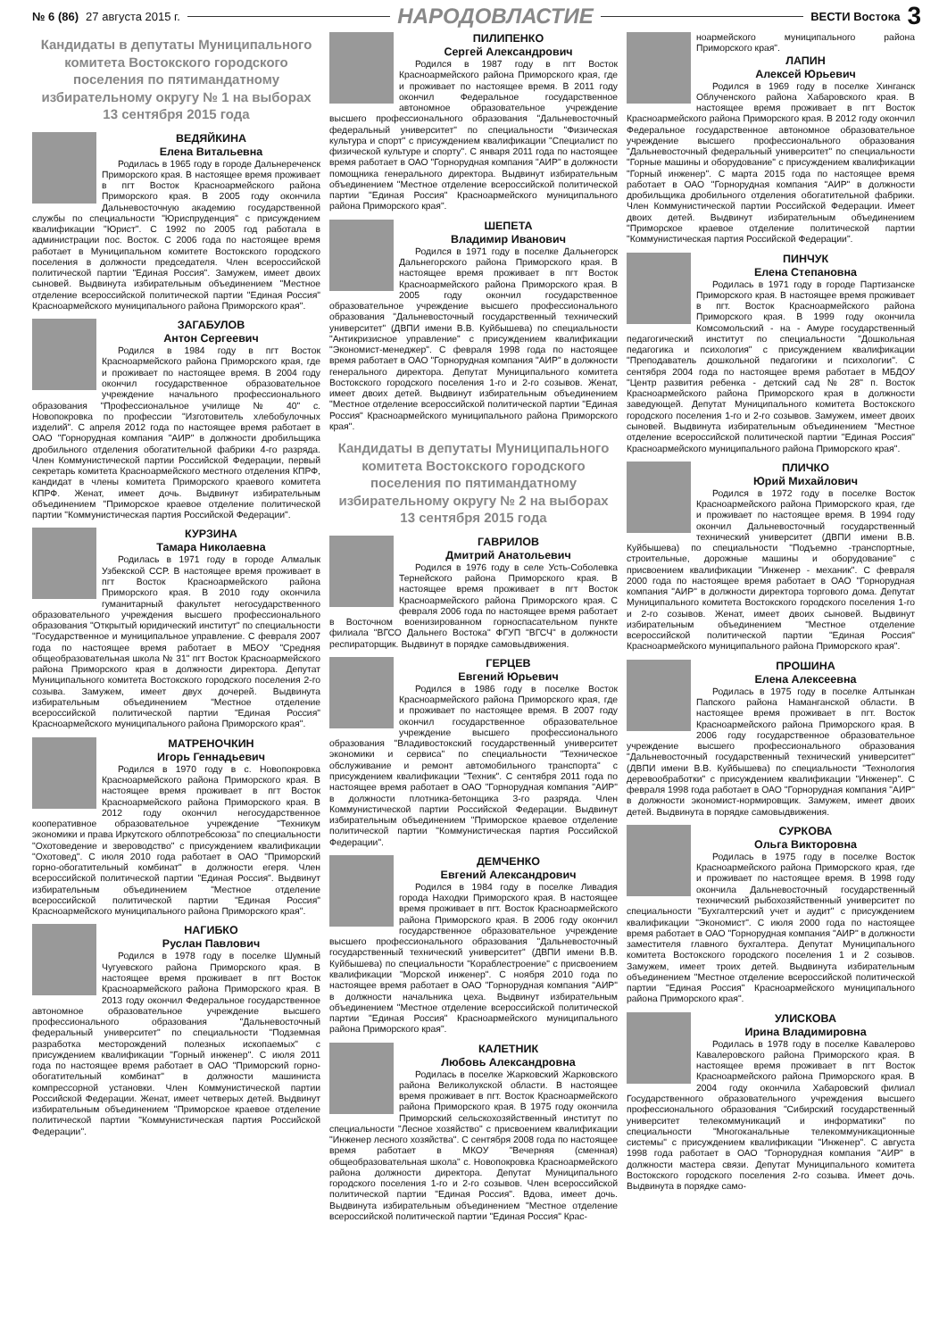№ 6 (86) 27 августа 2015 г.
НАРОДОВЛАСТИЕ
ВЕСТИ Востока 3
Кандидаты в депутаты Муниципального комитета Востокского городского поселения по пятимандатному избирательному округу № 1 на выборах 13 сентября 2015 года
ВЕДЯЙКИНА
Елена Витальевна
Родилась в 1965 году в городе Дальнереченск Приморского края. В настоящее время проживает в пгт Восток Красноармейского района Приморского края. В 2005 году окончила Дальневосточную академию государственной службы по специальности "Юриспруденция" с присуждением квалификации "Юрист". С 1992 по 2005 год работала в администрации пос. Восток. С 2006 года по настоящее время работает в Муниципальном комитете Востокского городского поселения в должности председателя. Член всероссийской политической партии "Единая Россия". Замужем, имеет двоих сыновей. Выдвинута избирательным объединением "Местное отделение всероссийской политической партии "Единая Россия" Красноармейского муниципального района Приморского края".
ЗАГАБУЛОВ
Антон Сергеевич
Родился в 1984 году в пгт Восток Красноармейского района Приморского края, где и проживает по настоящее время. В 2004 году окончил государственное образовательное учреждение начального профессионального образования "Профессиональное училище № 40" с. Новопокровка по профессии "Изготовитель хлебобулочных изделий". С апреля 2012 года по настоящее время работает в ОАО "Горнорудная компания "АИР" в должности дробильщика дробильного отделения обогатительной фабрики 4-го разряда. Член Коммунистической партии Российской Федерации, первый секретарь комитета Красноармейского местного отделения КПРФ, кандидат в члены комитета Приморского краевого комитета КПРФ. Женат, имеет дочь. Выдвинут избирательным объединением "Приморское краевое отделение политической партии "Коммунистическая партия Российской Федерации".
КУРЗИНА
Тамара Николаевна
Родилась в 1971 году в городе Алмалык Узбекской ССР. В настоящее время проживает в пгт Восток Красноармейского района Приморского края. В 2010 году окончила гуманитарный факультет негосударственного образовательного учреждения высшего профессионального образования "Открытый юридический институт" по специальности "Государственное и муниципальное управление. С февраля 2007 года по настоящее время работает в МБОУ "Средняя общеобразовательная школа № 31" пгт Восток Красноармейского района Приморского края в должности директора. Депутат Муниципального комитета Востокского городского поселения 2-го созыва. Замужем, имеет двух дочерей. Выдвинута избирательным объединением "Местное отделение всероссийской политической партии "Единая Россия" Красноармейского муниципального района Приморского края".
МАТРЕНОЧКИН
Игорь Геннадьевич
Родился в 1970 году в с. Новопокровка Красноармейского района Приморского края. В настоящее время проживает в пгт Восток Красноармейского района Приморского края. В 2012 году окончил негосударственное кооперативное образовательное учреждение "Техникум экономики и права Иркутского облпотребсоюза" по специальности "Охотоведение и звероводство" с присуждением квалификации "Охотовед". С июля 2010 года работает в ОАО "Приморский горно-обогатительный комбинат" в должности егеря. Член всероссийской политической партии "Единая Россия". Выдвинут избирательным объединением "Местное отделение всероссийской политической партии "Единая Россия" Красноармейского муниципального района Приморского края".
НАГИБКО
Руслан Павлович
Родился в 1978 году в поселке Шумный Чугуевского района Приморского края. В настоящее время проживает в пгт Восток Красноармейского района Приморского края. В 2013 году окончил Федеральное государственное автономное образовательное учреждение высшего профессионального образования "Дальневосточный федеральный университет" по специальности "Подземная разработка месторождений полезных ископаемых" с присуждением квалификации "Горный инженер". С июля 2011 года по настоящее время работает в ОАО "Приморский горно-обогатительный комбинат" в должности машиниста компрессорной установки. Член Коммунистической партии Российской Федерации. Женат, имеет четверых детей. Выдвинут избирательным объединением "Приморское краевое отделение политической партии "Коммунистическая партия Российской Федерации".
ПИЛИПЕНКО
Сергей Александрович
Родился в 1987 году в пгт Восток Красноармейского района Приморского края, где и проживает по настоящее время. В 2011 году окончил Федеральное государственное автономное образовательное учреждение высшего профессионального образования "Дальневосточный федеральный университет" по специальности "Физическая культура и спорт" с присуждением квалификации "Специалист по физической культуре и спорту". С января 2011 года по настоящее время работает в ОАО "Горнорудная компания "АИР" в должности помощника генерального директора. Выдвинут избирательным объединением "Местное отделение всероссийской политической партии "Единая Россия" Красноармейского муниципального района Приморского края".
ШЕПЕТА
Владимир Иванович
Родился в 1971 году в поселке Дальнегорск Дальнегорского района Приморского края. В настоящее время проживает в пгт Восток Красноармейского района Приморского края. В 2005 году окончил государственное образовательное учреждение высшего профессионального образования "Дальневосточный государственный технический университет" (ДВПИ имени В.В. Куйбышева) по специальности "Антикризисное управление" с присуждением квалификации "Экономист-менеджер". С февраля 1998 года по настоящее время работает в ОАО "Горнорудная компания "АИР" в должности генерального директора. Депутат Муниципального комитета Востокского городского поселения 1-го и 2-го созывов. Женат, имеет двоих детей. Выдвинут избирательным объединением "Местное отделение всероссийской политической партии "Единая Россия" Красноармейского муниципального района Приморского края".
Кандидаты в депутаты Муниципального комитета Востокского городского поселения по пятимандатному избирательному округу № 2 на выборах 13 сентября 2015 года
ГАВРИЛОВ
Дмитрий Анатольевич
Родился в 1976 году в селе Усть-Соболевка Тернейского района Приморского края. В настоящее время проживает в пгт Восток Красноармейского района Приморского края. С февраля 2006 года по настоящее время работает в Восточном военизированном горноспасательном пункте филиала "ВГСО Дальнего Востока" ФГУП "ВГСЧ" в должности респираторщик. Выдвинут в порядке самовыдвижения.
ГЕРЦЕВ
Евгений Юрьевич
Родился в 1986 году в поселке Восток Красноармейского района Приморского края, где и проживает по настоящее время. В 2007 году окончил государственное образовательное учреждение высшего профессионального образования "Владивостокский государственный университет экономики и сервиса" по специальности "Техническое обслуживание и ремонт автомобильного транспорта" с присуждением квалификации "Техник". С сентября 2011 года по настоящее время работает в ОАО "Горнорудная компания "АИР" в должности плотника-бетонщика 3-го разряда. Член Коммунистической партии Российской Федерации. Выдвинут избирательным объединением "Приморское краевое отделение политической партии "Коммунистическая партия Российской Федерации".
ДЕМЧЕНКО
Евгений Александрович
Родился в 1984 году в поселке Ливадия города Находки Приморского края. В настоящее время проживает в пгт. Восток Красноармейского района Приморского края. В 2006 году окончил государственное образовательное учреждение высшего профессионального образования "Дальневосточный государственный технический университет" (ДВПИ имени В.В. Куйбышева) по специальности "Кораблестроение" с присвоением квалификации "Морской инженер". С ноября 2010 года по настоящее время работает в ОАО "Горнорудная компания "АИР" в должности начальника цеха. Выдвинут избирательным объединением "Местное отделение всероссийской политической партии "Единая Россия" Красноармейского муниципального района Приморского края".
КАЛЕТНИК
Любовь Александровна
Родилась в поселке Жарковский Жарковского района Великолукской области. В настоящее время проживает в пгт. Восток Красноармейского района Приморского края. В 1975 году окончила Приморский сельскохозяйственный институт по специальности "Лесное хозяйство" с присвоением квалификации "Инженер лесного хозяйства". С сентября 2008 года по настоящее время работает в МКОУ "Вечерняя (сменная) общеобразовательная школа" с. Новопокровка Красноармейского района должности директора. Депутат Муниципального городского поселения 1-го и 2-го созывов. Член всероссийской политической партии "Единая Россия". Вдова, имеет дочь. Выдвинута избирательным объединением "Местное отделение всероссийской политической партии "Единая Россия" Крас-
ноармейского муниципального района Приморского края".
ЛАПИН
Алексей Юрьевич
Родился в 1969 году в поселке Хинганск Облученского района Хабаровского края. В настоящее время проживает в пгт Восток Красноармейского района Приморского края. В 2012 году окончил Федеральное государственное автономное образовательное учреждение высшего профессионального образования "Дальневосточный федеральный университет" по специальности "Горные машины и оборудование" с присуждением квалификации "Горный инженер". С марта 2015 года по настоящее время работает в ОАО "Горнорудная компания "АИР" в должности дробильщика дробильного отделения обогатительной фабрики. Член Коммунистической партии Российской Федерации. Имеет двоих детей. Выдвинут избирательным объединением "Приморское краевое отделение политической партии "Коммунистическая партия Российской Федерации".
ПИНЧУК
Елена Степановна
Родилась в 1971 году в городе Партизанске Приморского края. В настоящее время проживает в пгт. Восток Красноармейского района Приморского края. В 1999 году окончила Комсомольский - на - Амуре государственный педагогический институт по специальности "Дошкольная педагогика и психология" с присуждением квалификации "Преподаватель дошкольной педагогики и психологии". С сентября 2004 года по настоящее время работает в МБДОУ "Центр развития ребенка - детский сад № 28" п. Восток Красноармейского района Приморского края в должности заведующей. Депутат Муниципального комитета Востокского городского поселения 1-го и 2-го созывов. Замужем, имеет двоих сыновей. Выдвинута избирательным объединением "Местное отделение всероссийской политической партии "Единая Россия" Красноармейского муниципального района Приморского края".
ПЛИЧКО
Юрий Михайлович
Родился в 1972 году в поселке Восток Красноармейского района Приморского края, где и проживает по настоящее время. В 1994 году окончил Дальневосточный государственный технический университет (ДВПИ имени В.В. Куйбышева) по специальности "Подъемно -транспортные, строительные, дорожные машины и оборудование" с присвоением квалификации "Инженер - механик". С февраля 2000 года по настоящее время работает в ОАО "Горнорудная компания "АИР" в должности директора торгового дома. Депутат Муниципального комитета Востокского городского поселения 1-го и 2-го созывов. Женат, имеет двоих сыновей. Выдвинут избирательным объединением "Местное отделение всероссийской политической партии "Единая Россия" Красноармейского муниципального района Приморского края".
ПРОШИНА
Елена Алексеевна
Родилась в 1975 году в поселке Алтынкан Папского района Наманганской области. В настоящее время проживает в пгт. Восток Красноармейского района Приморского края. В 2006 году государственное образовательное учреждение высшего профессионального образования "Дальневосточный государственный технический университет" (ДВПИ имени В.В. Куйбышева) по специальности "Технология деревообработки" с присуждением квалификации "Инженер". С февраля 1998 года работает в ОАО "Горнорудная компания "АИР" в должности экономист-нормировщик. Замужем, имеет двоих детей. Выдвинута в порядке самовыдвижения.
СУРКОВА
Ольга Викторовна
Родилась в 1975 году в поселке Восток Красноармейского района Приморского края, где и проживает по настоящее время. В 1998 году окончила Дальневосточный государственный технический рыбохозяйственный университет по специальности "Бухгалтерский учет и аудит" с присуждением квалификации "Экономист". С июля 2000 года по настоящее время работает в ОАО "Горнорудная компания "АИР" в должности заместителя главного бухгалтера. Депутат Муниципального комитета Востокского городского поселения 1 и 2 созывов. Замужем, имеет троих детей. Выдвинута избирательным объединением "Местное отделение всероссийской политической партии "Единая Россия" Красноармейского муниципального района Приморского края".
УЛИСКОВА
Ирина Владимировна
Родилась в 1978 году в поселке Кавалерово Кавалеровского района Приморского края. В настоящее время проживает в пгт Восток Красноармейского района Приморского края. В 2004 году окончила Хабаровский филиал Государственного образовательного учреждения высшего профессионального образования "Сибирский государственный университет телекоммуникаций и информатики" по специальности "Многоканальные телекоммуникационные системы" с присуждением квалификации "Инженер". С августа 1998 года работает в ОАО "Горнорудная компания "АИР" в должности мастера связи. Депутат Муниципального комитета Востокского городского поселения 2-го созыва. Имеет дочь. Выдвинута в порядке само-